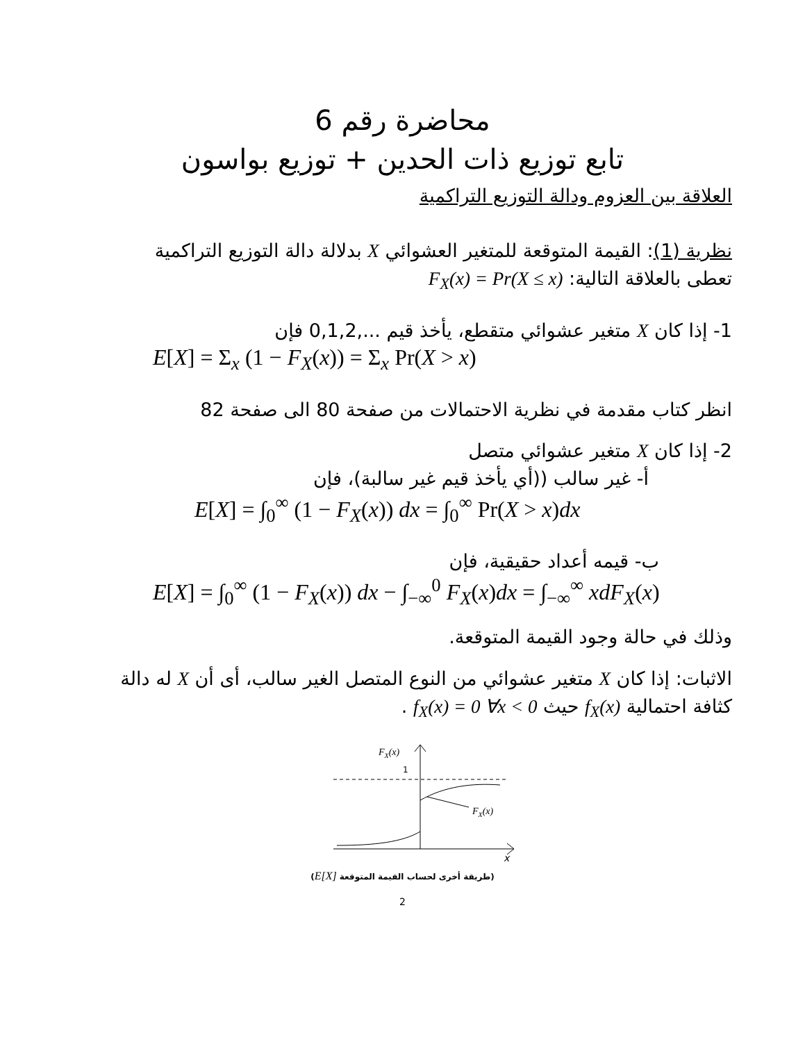محاضرة رقم 6
تابع توزيع ذات الحدين + توزيع بواسون
العلاقة بين العزوم ودالة التوزيع التراكمية
نظرية (1): القيمة المتوقعة للمتغير العشوائي X بدلالة دالة التوزيع التراكمية تعطى بالعلاقة التالية: F<sub>X</sub>(x) = Pr(X ≤ x)
1- إذا كان X متغير عشوائي متقطع، يأخذ قيم 0,1,2,... فإن
E[X] = Σ<sub>x</sub> (1 − F<sub>X</sub>(x)) = Σ<sub>x</sub> Pr(X > x)
انظر كتاب مقدمة في نظرية الاحتمالات من صفحة 80 الى صفحة 82
2- إذا كان X متغير عشوائي متصل
أ- غير سالب ((أي يأخذ قيم غير سالبة)، فإن
E[X] = ∫<sub>0</sub><sup>∞</sup> (1 − F<sub>X</sub>(x)) dx = ∫<sub>0</sub><sup>∞</sup> Pr(X > x)dx
ب- قيمه أعداد حقيقية، فإن
E[X] = ∫<sub>0</sub><sup>∞</sup> (1 − F<sub>X</sub>(x)) dx − ∫<sub>−∞</sub><sup>0</sup> F<sub>X</sub>(x)dx = ∫<sub>−∞</sub><sup>∞</sup> xdF<sub>X</sub>(x)
وذلك في حالة وجود القيمة المتوقعة.
الاثبات: إذا كان X متغير عشوائي من النوع المتصل الغير سالب، أى أن X له دالة كثافة احتمالية f<sub>X</sub>(x) حيث f<sub>X</sub>(x) = 0 ∀x < 0 .
FX(x)
1
FX(x)
x
(طريقة أخرى لحساب القيمة المتوقعة E[X])
2